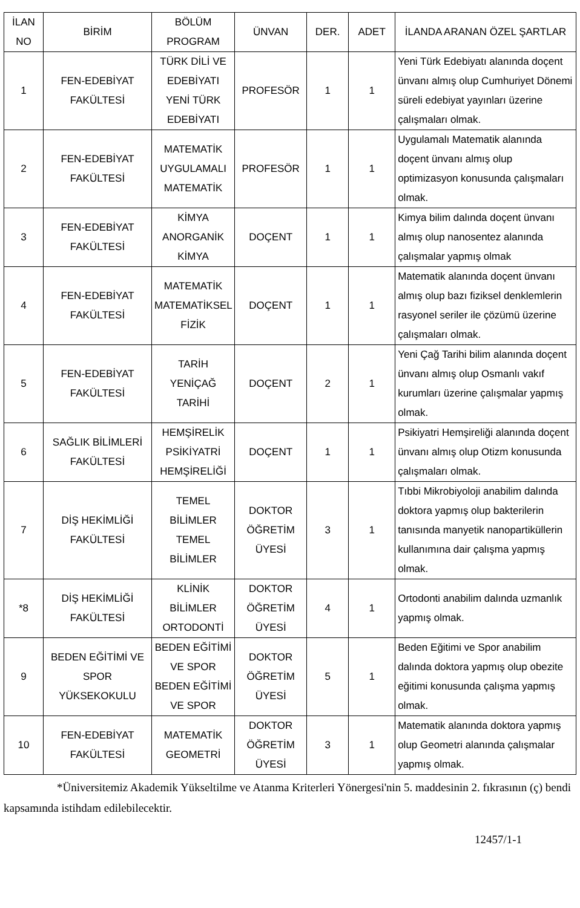| İLAN NO | BİRİM | BÖLÜM PROGRAM | ÜNVAN | DER. | ADET | İLANDA ARANAN ÖZEL ŞARTLAR |
| --- | --- | --- | --- | --- | --- | --- |
| 1 | FEN-EDEBİYAT FAKÜLTESİ | TÜRK DİLİ VE EDEBİYATI YENİ TÜRK EDEBİYATI | PROFESÖR | 1 | 1 | Yeni Türk Edebiyatı alanında doçent ünvanı almış olup Cumhuriyet Dönemi süreli edebiyat yayınları üzerine çalışmaları olmak. |
| 2 | FEN-EDEBİYAT FAKÜLTESİ | MATEMATİK UYGULAMALI MATEMATİK | PROFESÖR | 1 | 1 | Uygulamalı Matematik alanında doçent ünvanı almış olup optimizasyon konusunda çalışmaları olmak. |
| 3 | FEN-EDEBİYAT FAKÜLTESİ | KİMYA ANORGANİK KİMYA | DOÇENT | 1 | 1 | Kimya bilim dalında doçent ünvanı almış olup nanosentez alanında çalışmalar yapmış olmak |
| 4 | FEN-EDEBİYAT FAKÜLTESİ | MATEMATİK MATEMATİKSEL FİZİK | DOÇENT | 1 | 1 | Matematik alanında doçent ünvanı almış olup bazı fiziksel denklemlerin rasyonel seriler ile çözümü üzerine çalışmaları olmak. |
| 5 | FEN-EDEBİYAT FAKÜLTESİ | TARİH YENİÇAĞ TARİHİ | DOÇENT | 2 | 1 | Yeni Çağ Tarihi bilim alanında doçent ünvanı almış olup Osmanlı vakıf kurumları üzerine çalışmalar yapmış olmak. |
| 6 | SAĞLIK BİLİMLERİ FAKÜLTESİ | HEMŞİRELİK PSİKİYATRİ HEMŞİRELİĞİ | DOÇENT | 1 | 1 | Psikiyatri Hemşireliği alanında doçent ünvanı almış olup Otizm konusunda çalışmaları olmak. |
| 7 | DİŞ HEKİMLİĞİ FAKÜLTESİ | TEMEL BİLİMLER TEMEL BİLİMLER | DOKTOR ÖĞRETİM ÜYESİ | 3 | 1 | Tıbbi Mikrobiyoloji anabilim dalında doktora yapmış olup bakterilerin tanısında manyetik nanopartiküllerin kullanımına dair çalışma yapmış olmak. |
| *8 | DİŞ HEKİMLİĞİ FAKÜLTESİ | KLİNİK BİLİMLER ORTODONTİ | DOKTOR ÖĞRETİM ÜYESİ | 4 | 1 | Ortodonti anabilim dalında uzmanlık yapmış olmak. |
| 9 | BEDEN EĞİTİMİ VE SPOR YÜKSEKOKULU | BEDEN EĞİTİMİ VE SPOR BEDEN EĞİTİMİ VE SPOR | DOKTOR ÖĞRETİM ÜYESİ | 5 | 1 | Beden Eğitimi ve Spor anabilim dalında doktora yapmış olup obezite eğitimi konusunda çalışma yapmış olmak. |
| 10 | FEN-EDEBİYAT FAKÜLTESİ | MATEMATİK GEOMETRİ | DOKTOR ÖĞRETİM ÜYESİ | 3 | 1 | Matematik alanında doktora yapmış olup Geometri alanında çalışmalar yapmış olmak. |
*Üniversitemiz Akademik Yükseltilme ve Atanma Kriterleri Yönergesi'nin 5. maddesinin 2. fıkrasının (ç) bendi kapsamında istihdam edilebilecektir.
12457/1-1